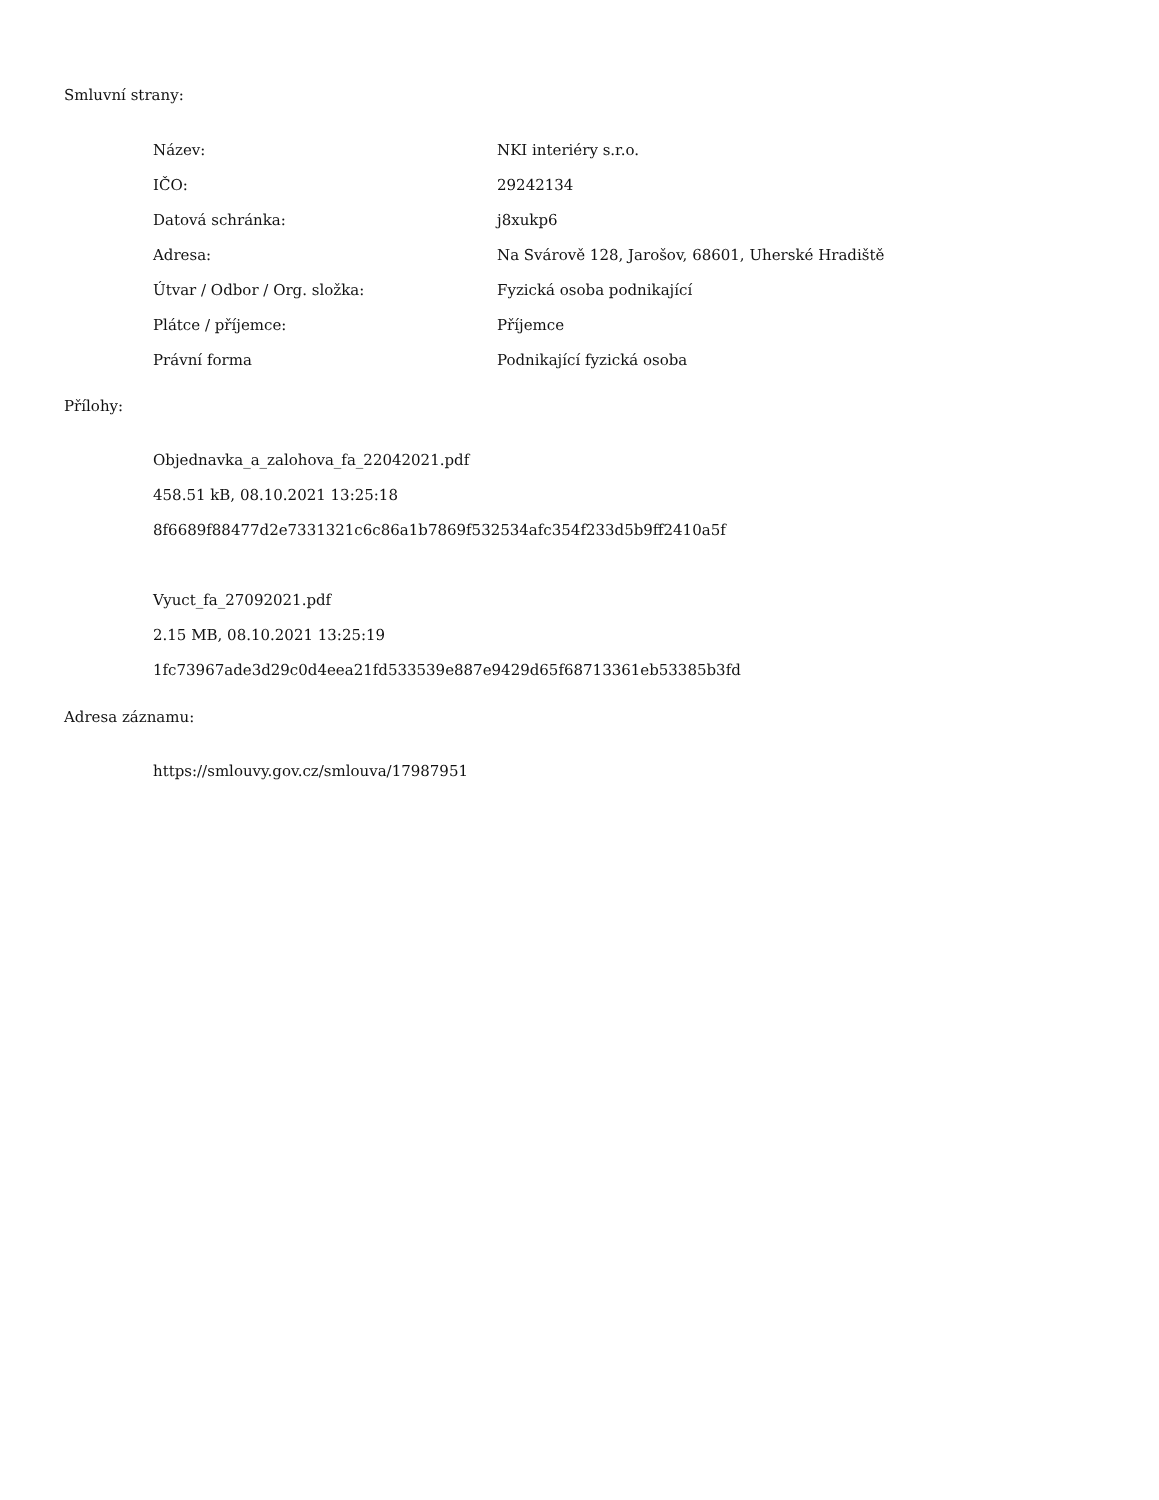Smluvní strany:
| Název: | NKI interiéry s.r.o. |
| IČO: | 29242134 |
| Datová schránka: | j8xukp6 |
| Adresa: | Na Svárově 128, Jarošov, 68601, Uherské Hradiště |
| Útvar / Odbor / Org. složka: | Fyzická osoba podnikající |
| Plátce / příjemce: | Příjemce |
| Právní forma | Podnikající fyzická osoba |
Přílohy:
Objednavka_a_zalohova_fa_22042021.pdf
458.51 kB, 08.10.2021 13:25:18
8f6689f88477d2e7331321c6c86a1b7869f532534afc354f233d5b9ff2410a5f
Vyuct_fa_27092021.pdf
2.15 MB, 08.10.2021 13:25:19
1fc73967ade3d29c0d4eea21fd533539e887e9429d65f68713361eb53385b3fd
Adresa záznamu:
https://smlouvy.gov.cz/smlouva/17987951